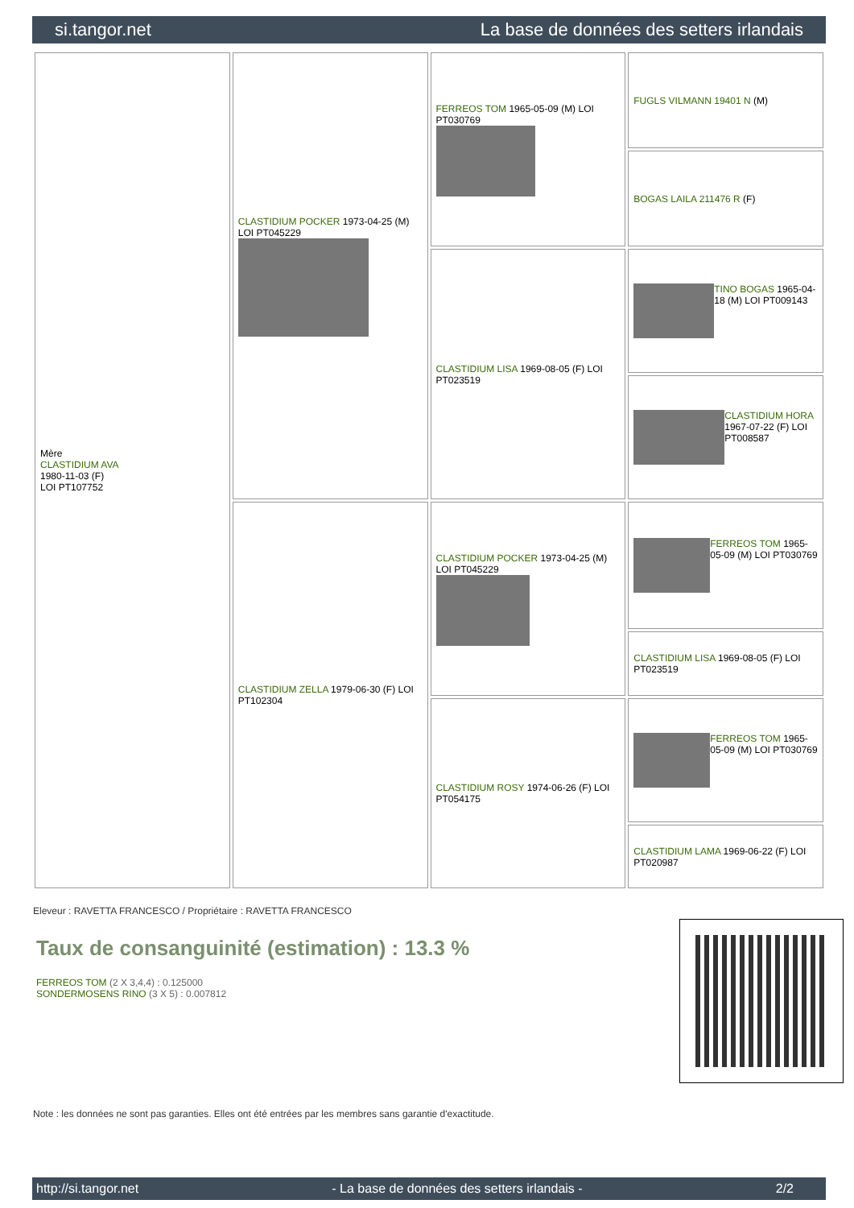si.tangor.net La base de données des setters irlandais
| Mère CLASTIDIUM AVA 1980-11-03 (F) LOI PT107752 | CLASTIDIUM POCKER 1973-04-25 (M) LOI PT045229 | FERREOS TOM 1965-05-09 (M) LOI PT030769 | FUGLS VILMANN 19401 N (M) |
| | | | BOGAS LAILA 211476 R (F) |
| | | CLASTIDIUM LISA 1969-08-05 (F) LOI PT023519 | TINO BOGAS 1965-04-18 (M) LOI PT009143 |
| | | | CLASTIDIUM HORA 1967-07-22 (F) LOI PT008587 |
| | CLASTIDIUM ZELLA 1979-06-30 (F) LOI PT102304 | CLASTIDIUM POCKER 1973-04-25 (M) LOI PT045229 | FERREOS TOM 1965-05-09 (M) LOI PT030769 |
| | | | CLASTIDIUM LISA 1969-08-05 (F) LOI PT023519 |
| | | CLASTIDIUM ROSY 1974-06-26 (F) LOI PT054175 | FERREOS TOM 1965-05-09 (M) LOI PT030769 |
| | | | CLASTIDIUM LAMA 1969-06-22 (F) LOI PT020987 |
Eleveur : RAVETTA FRANCESCO / Propriétaire : RAVETTA FRANCESCO
Taux de consanguinité (estimation) : 13.3 %
FERREOS TOM (2 X 3,4,4) : 0.125000
SONDERMOSENS RINO (3 X 5) : 0.007812
Note : les données ne sont pas garanties. Elles ont été entrées par les membres sans garantie d'exactitude.
http://si.tangor.net - La base de données des setters irlandais - 2/2